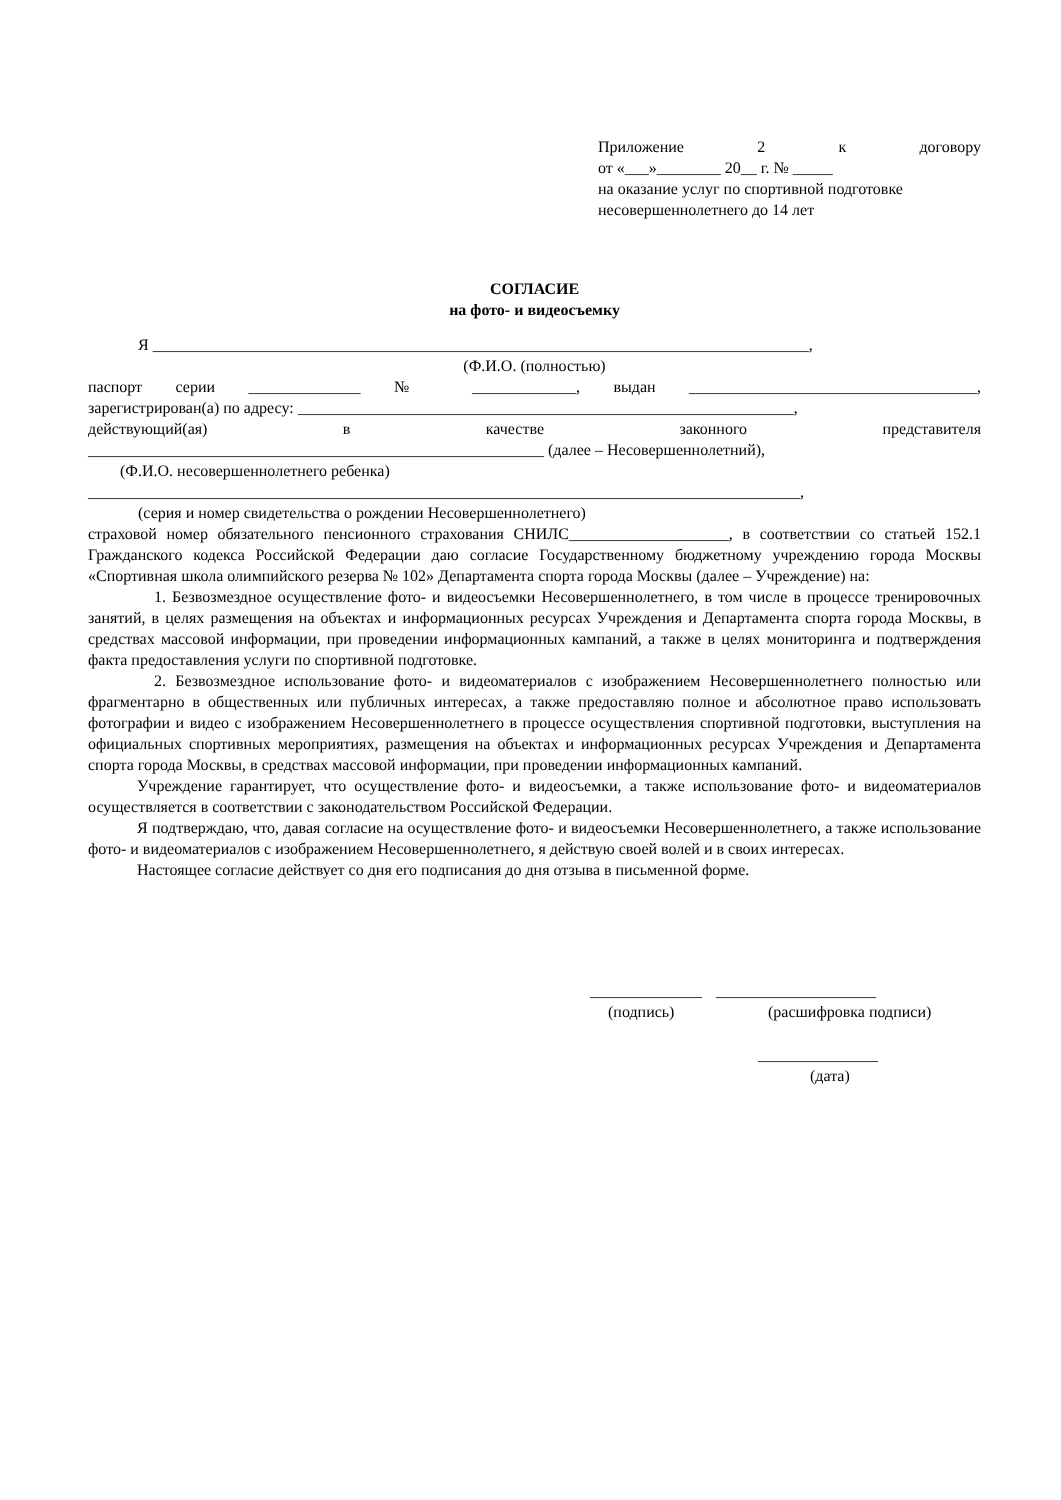Приложение 2 к договору
от «___»________ 20__ г. № _____
на оказание услуг по спортивной подготовке
несовершеннолетнего до 14 лет
СОГЛАСИЕ
на фото- и видеосъемку
Я __________________________________________________________________________________,
(Ф.И.О. (полностью)
паспорт серии ______________ № _____________, выдан ____________________________________,
зарегистрирован(а) по адресу: ______________________________________________________________,
действующий(ая) в качестве законного представителя
_________________________________________________________ (далее – Несовершеннолетний),
(Ф.И.О. несовершеннолетнего ребенка)
_________________________________________________________________________________________,
(серия и номер свидетельства о рождении Несовершеннолетнего)
страховой номер обязательного пенсионного страхования СНИЛС____________________, в соответствии со статьей 152.1 Гражданского кодекса Российской Федерации даю согласие Государственному бюджетному учреждению города Москвы «Спортивная школа олимпийского резерва № 102» Департамента спорта города Москвы (далее – Учреждение) на:
1. Безвозмездное осуществление фото- и видеосъемки Несовершеннолетнего, в том числе в процессе тренировочных занятий, в целях размещения на объектах и информационных ресурсах Учреждения и Департамента спорта города Москвы, в средствах массовой информации, при проведении информационных кампаний, а также в целях мониторинга и подтверждения факта предоставления услуги по спортивной подготовке.
2. Безвозмездное использование фото- и видеоматериалов с изображением Несовершеннолетнего полностью или фрагментарно в общественных или публичных интересах, а также предоставляю полное и абсолютное право использовать фотографии и видео с изображением Несовершеннолетнего в процессе осуществления спортивной подготовки, выступления на официальных спортивных мероприятиях, размещения на объектах и информационных ресурсах Учреждения и Департамента спорта города Москвы, в средствах массовой информации, при проведении информационных кампаний.
Учреждение гарантирует, что осуществление фото- и видеосъемки, а также использование фото- и видеоматериалов осуществляется в соответствии с законодательством Российской Федерации.
Я подтверждаю, что, давая согласие на осуществление фото- и видеосъемки Несовершеннолетнего, а также использование фото- и видеоматериалов с изображением Несовершеннолетнего, я действую своей волей и в своих интересах.
Настоящее согласие действует со дня его подписания до дня отзыва в письменной форме.
______________ ____________________
(подпись) (расшифровка подписи)
_______________
(дата)